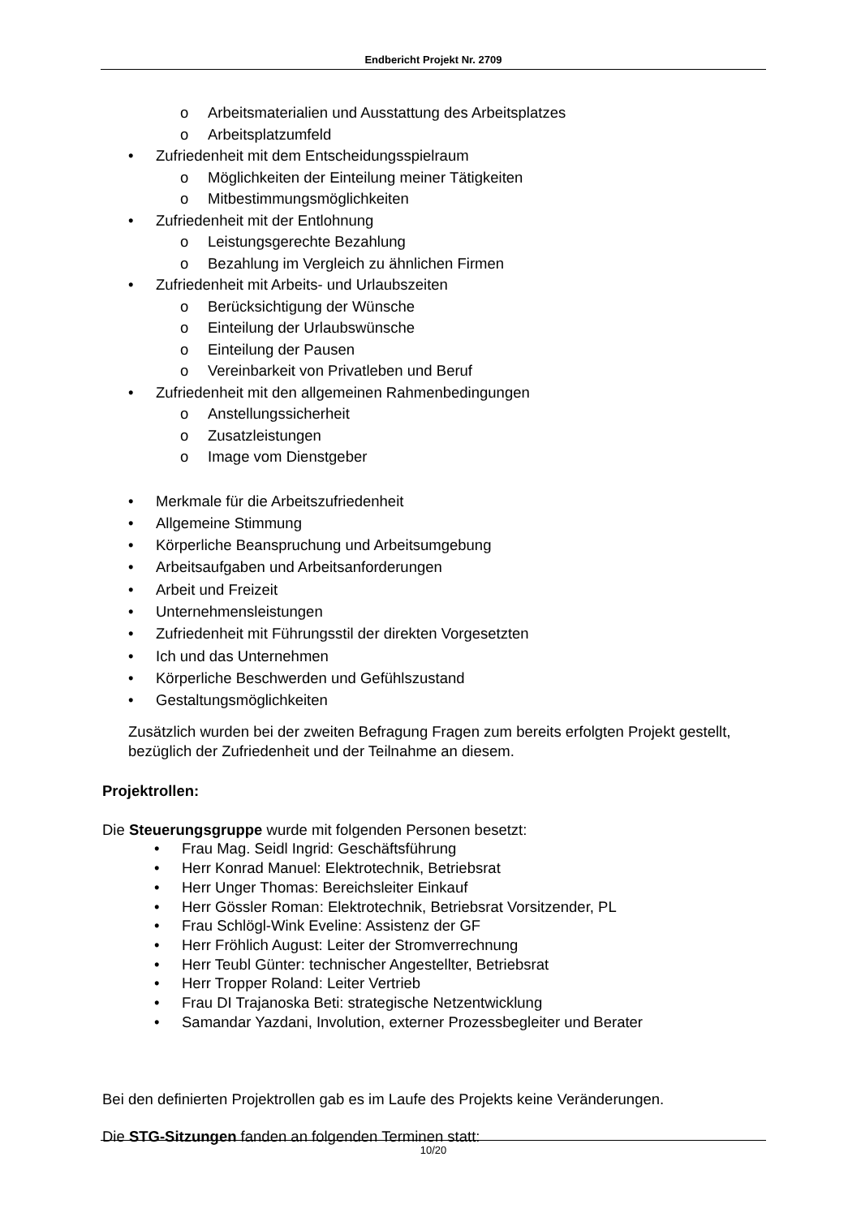Endbericht Projekt Nr. 2709
o Arbeitsmaterialien und Ausstattung des Arbeitsplatzes
o Arbeitsplatzumfeld
• Zufriedenheit mit dem Entscheidungsspielraum
o Möglichkeiten der Einteilung meiner Tätigkeiten
o Mitbestimmungsmöglichkeiten
• Zufriedenheit mit der Entlohnung
o Leistungsgerechte Bezahlung
o Bezahlung im Vergleich zu ähnlichen Firmen
• Zufriedenheit mit Arbeits- und Urlaubszeiten
o Berücksichtigung der Wünsche
o Einteilung der Urlaubswünsche
o Einteilung der Pausen
o Vereinbarkeit von Privatleben und Beruf
• Zufriedenheit mit den allgemeinen Rahmenbedingungen
o Anstellungssicherheit
o Zusatzleistungen
o Image vom Dienstgeber
• Merkmale für die Arbeitszufriedenheit
• Allgemeine Stimmung
• Körperliche Beanspruchung und Arbeitsumgebung
• Arbeitsaufgaben und Arbeitsanforderungen
• Arbeit und Freizeit
• Unternehmensleistungen
• Zufriedenheit mit Führungsstil der direkten Vorgesetzten
• Ich und das Unternehmen
• Körperliche Beschwerden und Gefühlszustand
• Gestaltungsmöglichkeiten
Zusätzlich wurden bei der zweiten Befragung Fragen zum bereits erfolgten Projekt gestellt, bezüglich der Zufriedenheit und der Teilnahme an diesem.
Projektrollen:
Die Steuerungsgruppe wurde mit folgenden Personen besetzt:
• Frau Mag. Seidl Ingrid: Geschäftsführung
• Herr Konrad Manuel: Elektrotechnik, Betriebsrat
• Herr Unger Thomas: Bereichsleiter Einkauf
• Herr Gössler Roman: Elektrotechnik, Betriebsrat Vorsitzender, PL
• Frau Schlögl-Wink Eveline: Assistenz der GF
• Herr Fröhlich August: Leiter der Stromverrechnung
• Herr Teubl Günter: technischer Angestellter, Betriebsrat
• Herr Tropper Roland: Leiter Vertrieb
• Frau DI Trajanoska Beti: strategische Netzentwicklung
• Samandar Yazdani, Involution, externer Prozessbegleiter und Berater
Bei den definierten Projektrollen gab es im Laufe des Projekts keine Veränderungen.
Die STG-Sitzungen fanden an folgenden Terminen statt:
10/20